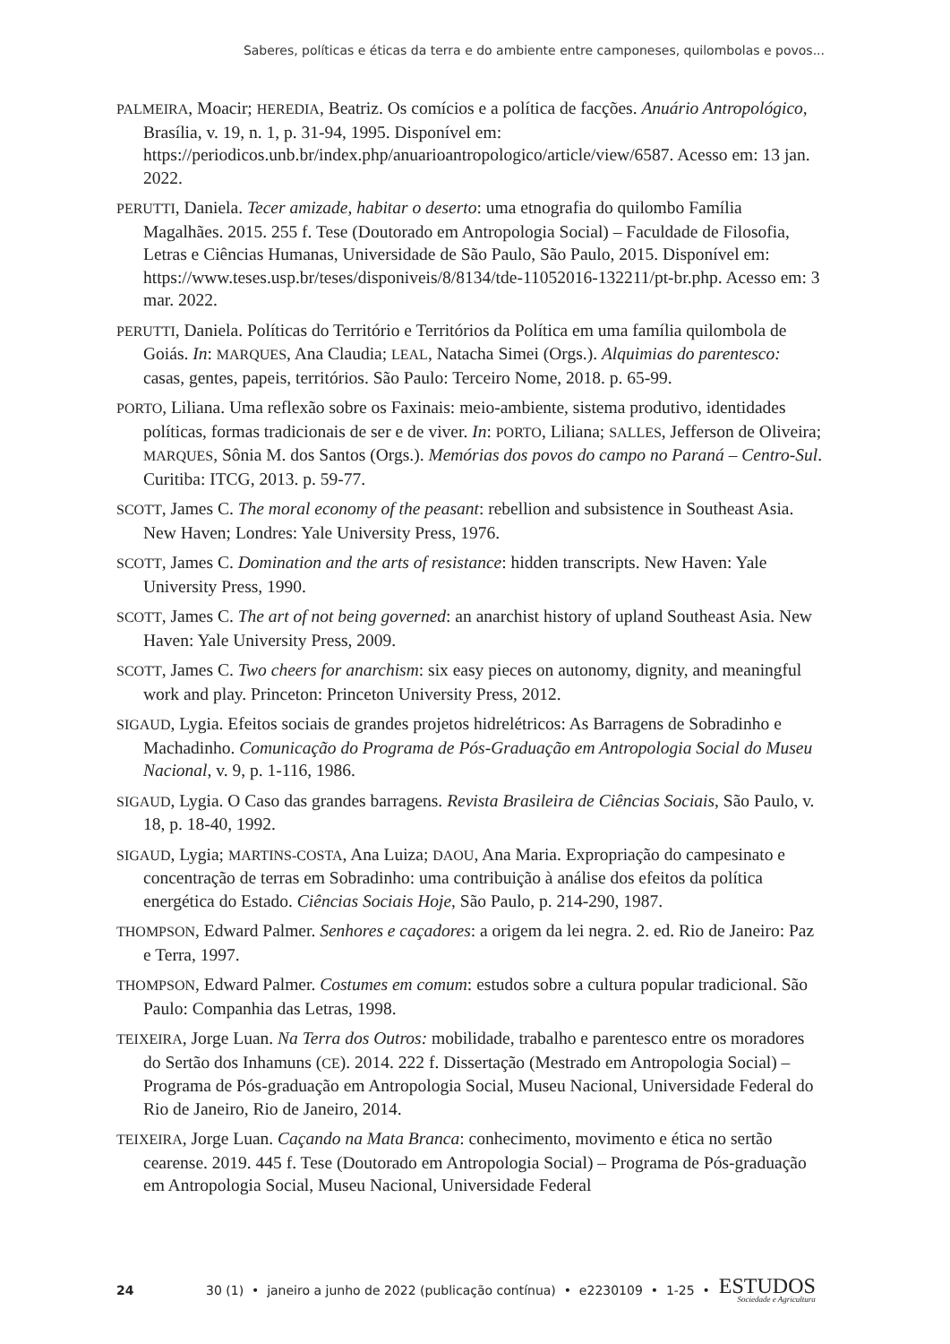Saberes, políticas e éticas da terra e do ambiente entre camponeses, quilombolas e povos...
PALMEIRA, Moacir; HEREDIA, Beatriz. Os comícios e a política de facções. Anuário Antropológico, Brasília, v. 19, n. 1, p. 31-94, 1995. Disponível em: https://periodicos.unb.br/index.php/anuarioantropologico/article/view/6587. Acesso em: 13 jan. 2022.
PERUTTI, Daniela. Tecer amizade, habitar o deserto: uma etnografia do quilombo Família Magalhães. 2015. 255 f. Tese (Doutorado em Antropologia Social) – Faculdade de Filosofia, Letras e Ciências Humanas, Universidade de São Paulo, São Paulo, 2015. Disponível em: https://www.teses.usp.br/teses/disponiveis/8/8134/tde-11052016-132211/pt-br.php. Acesso em: 3 mar. 2022.
PERUTTI, Daniela. Políticas do Território e Territórios da Política em uma família quilombola de Goiás. In: MARQUES, Ana Claudia; LEAL, Natacha Simei (Orgs.). Alquimias do parentesco: casas, gentes, papeis, territórios. São Paulo: Terceiro Nome, 2018. p. 65-99.
PORTO, Liliana. Uma reflexão sobre os Faxinais: meio-ambiente, sistema produtivo, identidades políticas, formas tradicionais de ser e de viver. In: PORTO, Liliana; SALLES, Jefferson de Oliveira; MARQUES, Sônia M. dos Santos (Orgs.). Memórias dos povos do campo no Paraná – Centro-Sul. Curitiba: ITCG, 2013. p. 59-77.
SCOTT, James C. The moral economy of the peasant: rebellion and subsistence in Southeast Asia. New Haven; Londres: Yale University Press, 1976.
SCOTT, James C. Domination and the arts of resistance: hidden transcripts. New Haven: Yale University Press, 1990.
SCOTT, James C. The art of not being governed: an anarchist history of upland Southeast Asia. New Haven: Yale University Press, 2009.
SCOTT, James C. Two cheers for anarchism: six easy pieces on autonomy, dignity, and meaningful work and play. Princeton: Princeton University Press, 2012.
SIGAUD, Lygia. Efeitos sociais de grandes projetos hidrelétricos: As Barragens de Sobradinho e Machadinho. Comunicação do Programa de Pós-Graduação em Antropologia Social do Museu Nacional, v. 9, p. 1-116, 1986.
SIGAUD, Lygia. O Caso das grandes barragens. Revista Brasileira de Ciências Sociais, São Paulo, v. 18, p. 18-40, 1992.
SIGAUD, Lygia; MARTINS-COSTA, Ana Luiza; DAOU, Ana Maria. Expropriação do campesinato e concentração de terras em Sobradinho: uma contribuição à análise dos efeitos da política energética do Estado. Ciências Sociais Hoje, São Paulo, p. 214-290, 1987.
THOMPSON, Edward Palmer. Senhores e caçadores: a origem da lei negra. 2. ed. Rio de Janeiro: Paz e Terra, 1997.
THOMPSON, Edward Palmer. Costumes em comum: estudos sobre a cultura popular tradicional. São Paulo: Companhia das Letras, 1998.
TEIXEIRA, Jorge Luan. Na Terra dos Outros: mobilidade, trabalho e parentesco entre os moradores do Sertão dos Inhamuns (CE). 2014. 222 f. Dissertação (Mestrado em Antropologia Social) – Programa de Pós-graduação em Antropologia Social, Museu Nacional, Universidade Federal do Rio de Janeiro, Rio de Janeiro, 2014.
TEIXEIRA, Jorge Luan. Caçando na Mata Branca: conhecimento, movimento e ética no sertão cearense. 2019. 445 f. Tese (Doutorado em Antropologia Social) – Programa de Pós-graduação em Antropologia Social, Museu Nacional, Universidade Federal
24 30 (1) • janeiro a junho de 2022 (publicação contínua) • e2230109 • 1-25 •
ESTUDOS
Sociedade e Agricultura